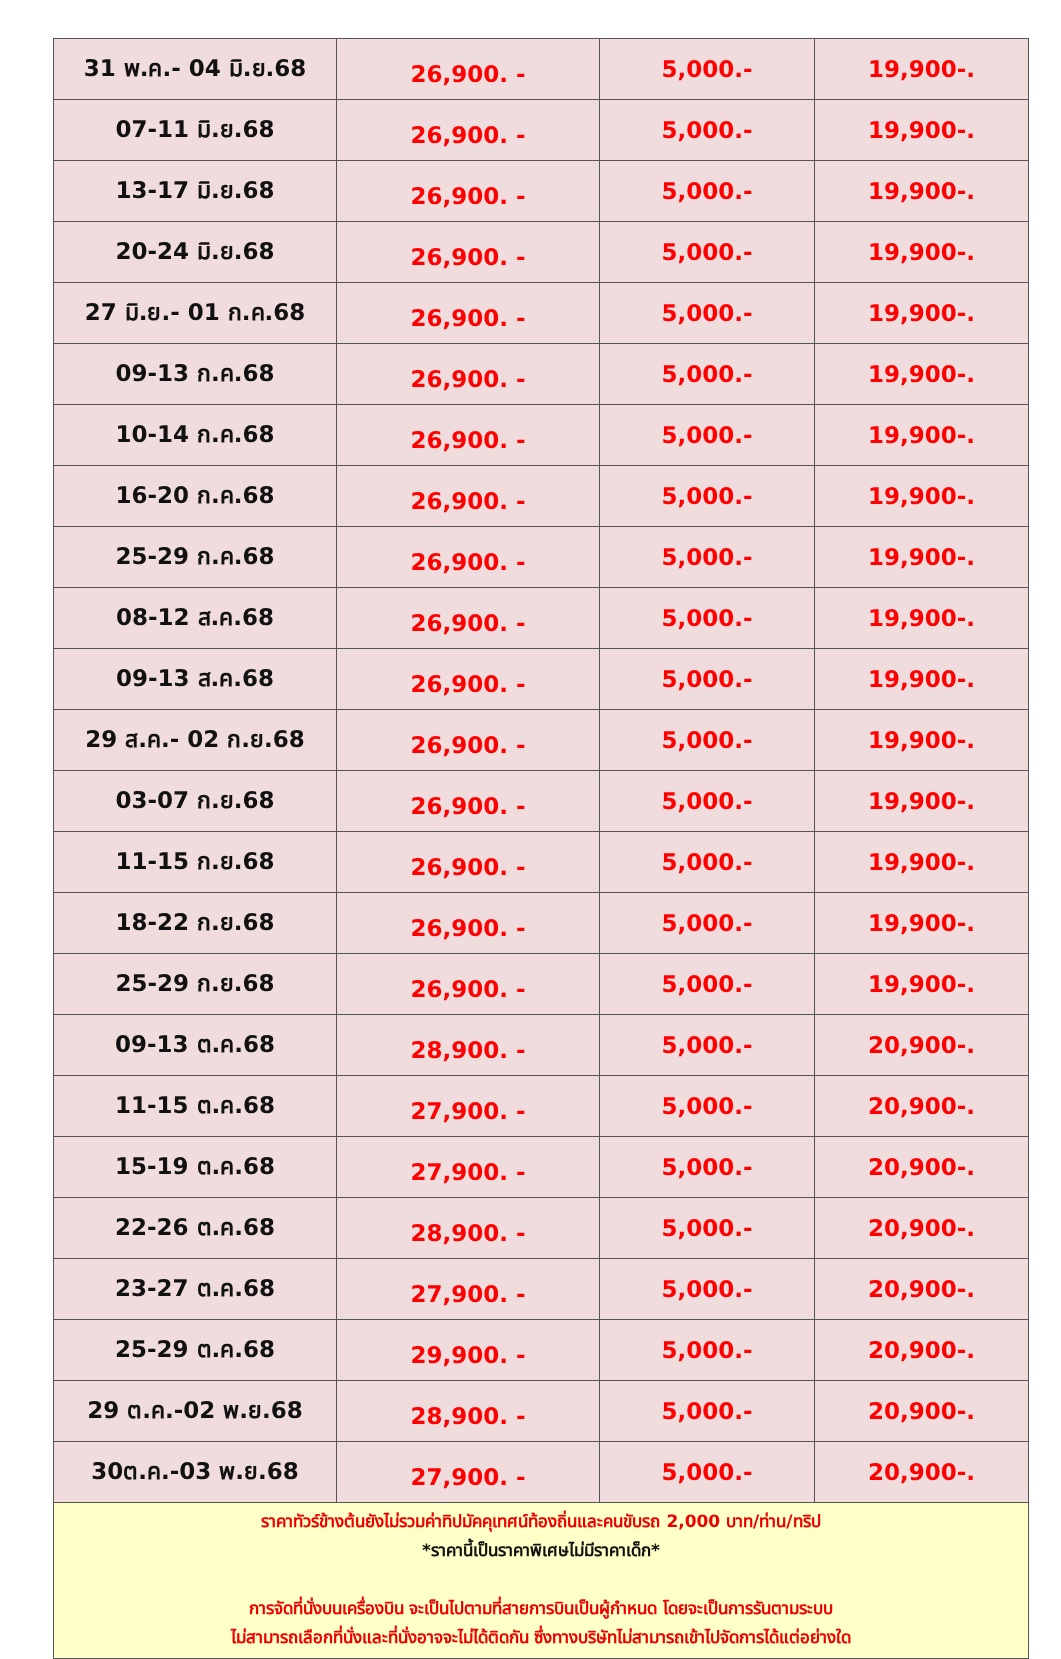| 31 พ.ค.- 04 มิ.ย.68 | 26,900. - | 5,000.- | 19,900-. |
| 07-11 มิ.ย.68 | 26,900. - | 5,000.- | 19,900-. |
| 13-17 มิ.ย.68 | 26,900. - | 5,000.- | 19,900-. |
| 20-24 มิ.ย.68 | 26,900. - | 5,000.- | 19,900-. |
| 27 มิ.ย.- 01 ก.ค.68 | 26,900. - | 5,000.- | 19,900-. |
| 09-13 ก.ค.68 | 26,900. - | 5,000.- | 19,900-. |
| 10-14 ก.ค.68 | 26,900. - | 5,000.- | 19,900-. |
| 16-20 ก.ค.68 | 26,900. - | 5,000.- | 19,900-. |
| 25-29 ก.ค.68 | 26,900. - | 5,000.- | 19,900-. |
| 08-12 ส.ค.68 | 26,900. - | 5,000.- | 19,900-. |
| 09-13 ส.ค.68 | 26,900. - | 5,000.- | 19,900-. |
| 29 ส.ค.- 02 ก.ย.68 | 26,900. - | 5,000.- | 19,900-. |
| 03-07 ก.ย.68 | 26,900. - | 5,000.- | 19,900-. |
| 11-15 ก.ย.68 | 26,900. - | 5,000.- | 19,900-. |
| 18-22 ก.ย.68 | 26,900. - | 5,000.- | 19,900-. |
| 25-29 ก.ย.68 | 26,900. - | 5,000.- | 19,900-. |
| 09-13 ต.ค.68 | 28,900. - | 5,000.- | 20,900-. |
| 11-15 ต.ค.68 | 27,900. - | 5,000.- | 20,900-. |
| 15-19 ต.ค.68 | 27,900. - | 5,000.- | 20,900-. |
| 22-26 ต.ค.68 | 28,900. - | 5,000.- | 20,900-. |
| 23-27 ต.ค.68 | 27,900. - | 5,000.- | 20,900-. |
| 25-29 ต.ค.68 | 29,900. - | 5,000.- | 20,900-. |
| 29 ต.ค.-02 พ.ย.68 | 28,900. - | 5,000.- | 20,900-. |
| 30ต.ค.-03 พ.ย.68 | 27,900. - | 5,000.- | 20,900-. |
| ราคาทัวร์ข้างต้นยังไม่รวมค่าทิปมัคคุเทศน์ท้องถิ่นและคนขับรถ 2,000 บาท/ท่าน/ทริป *ราคานี้เป็นราคาพิเศษไม่มีราคาเด็ก* การจัดที่นั่งบนเครื่องบิน จะเป็นไปตามที่สายการบินเป็นผู้กำหนด โดยจะเป็นการรันตามระบบ ไม่สามารถเลือกที่นั่งและที่นั่งอาจจะไม่ได้ติดกัน ซึ่งทางบริษัทไม่สามารถเข้าไปจัดการได้แต่อย่างใด | | | |